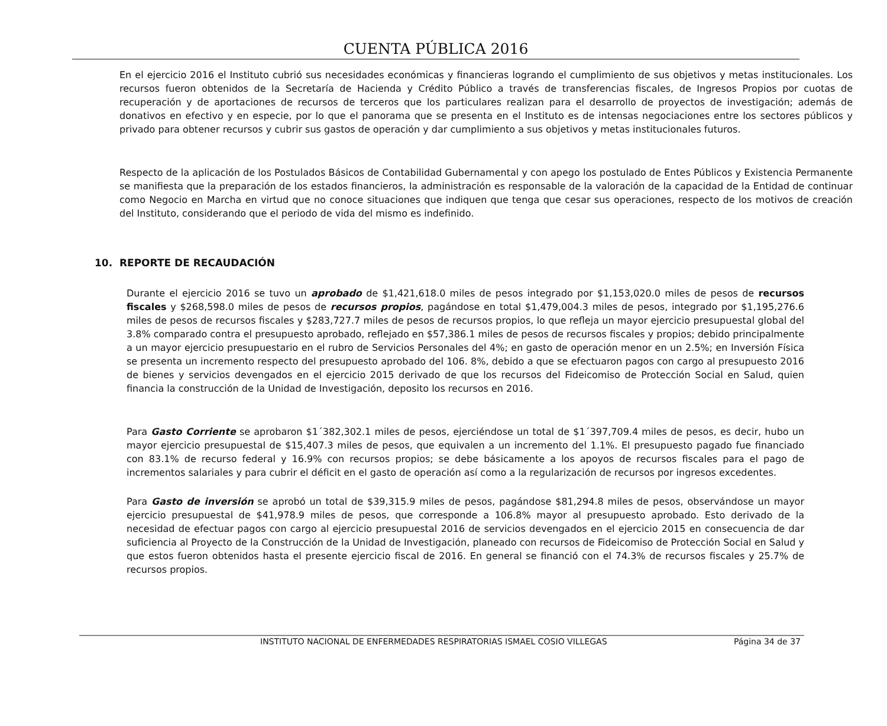CUENTA PÚBLICA 2016
En el ejercicio 2016 el Instituto cubrió sus necesidades económicas y financieras logrando el cumplimiento de sus objetivos y metas institucionales. Los recursos fueron obtenidos de la Secretaría de Hacienda y Crédito Público a través de transferencias fiscales, de Ingresos Propios por cuotas de recuperación y de aportaciones de recursos de terceros que los particulares realizan para el desarrollo de proyectos de investigación; además de donativos en efectivo y en especie, por lo que el panorama que se presenta en el Instituto es de intensas negociaciones entre los sectores públicos y privado para obtener recursos y cubrir sus gastos de operación y dar cumplimiento a sus objetivos y metas institucionales futuros.
Respecto de la aplicación de los Postulados Básicos de Contabilidad Gubernamental y con apego los postulado de Entes Públicos y Existencia Permanente se manifiesta que la preparación de los estados financieros, la administración es responsable de la valoración de la capacidad de la Entidad de continuar como Negocio en Marcha en virtud que no conoce situaciones que indiquen que tenga que cesar sus operaciones, respecto de los motivos de creación del Instituto, considerando que el periodo de vida del mismo es indefinido.
10. REPORTE DE RECAUDACIÓN
Durante el ejercicio 2016 se tuvo un aprobado de $1,421,618.0 miles de pesos integrado por $1,153,020.0 miles de pesos de recursos fiscales y $268,598.0 miles de pesos de recursos propios, pagándose en total $1,479,004.3 miles de pesos, integrado por $1,195,276.6 miles de pesos de recursos fiscales y $283,727.7 miles de pesos de recursos propios, lo que refleja un mayor ejercicio presupuestal global del 3.8% comparado contra el presupuesto aprobado, reflejado en $57,386.1 miles de pesos de recursos fiscales y propios; debido principalmente a un mayor ejercicio presupuestario en el rubro de Servicios Personales del 4%; en gasto de operación menor en un 2.5%; en Inversión Física se presenta un incremento respecto del presupuesto aprobado del 106. 8%, debido a que se efectuaron pagos con cargo al presupuesto 2016 de bienes y servicios devengados en el ejercicio 2015 derivado de que los recursos del Fideicomiso de Protección Social en Salud, quien financia la construcción de la Unidad de Investigación, deposito los recursos en 2016.
Para Gasto Corriente se aprobaron $1´382,302.1 miles de pesos, ejerciéndose un total de $1´397,709.4 miles de pesos, es decir, hubo un mayor ejercicio presupuestal de $15,407.3 miles de pesos, que equivalen a un incremento del 1.1%. El presupuesto pagado fue financiado con 83.1% de recurso federal y 16.9% con recursos propios; se debe básicamente a los apoyos de recursos fiscales para el pago de incrementos salariales y para cubrir el déficit en el gasto de operación así como a la regularización de recursos por ingresos excedentes.
Para Gasto de inversión se aprobó un total de $39,315.9 miles de pesos, pagándose $81,294.8 miles de pesos, observándose un mayor ejercicio presupuestal de $41,978.9 miles de pesos, que corresponde a 106.8% mayor al presupuesto aprobado. Esto derivado de la necesidad de efectuar pagos con cargo al ejercicio presupuestal 2016 de servicios devengados en el ejercicio 2015 en consecuencia de dar suficiencia al Proyecto de la Construcción de la Unidad de Investigación, planeado con recursos de Fideicomiso de Protección Social en Salud y que estos fueron obtenidos hasta el presente ejercicio fiscal de 2016. En general se financió con el 74.3% de recursos fiscales y 25.7% de recursos propios.
INSTITUTO NACIONAL DE ENFERMEDADES RESPIRATORIAS ISMAEL COSIO VILLEGAS Página 34 de 37